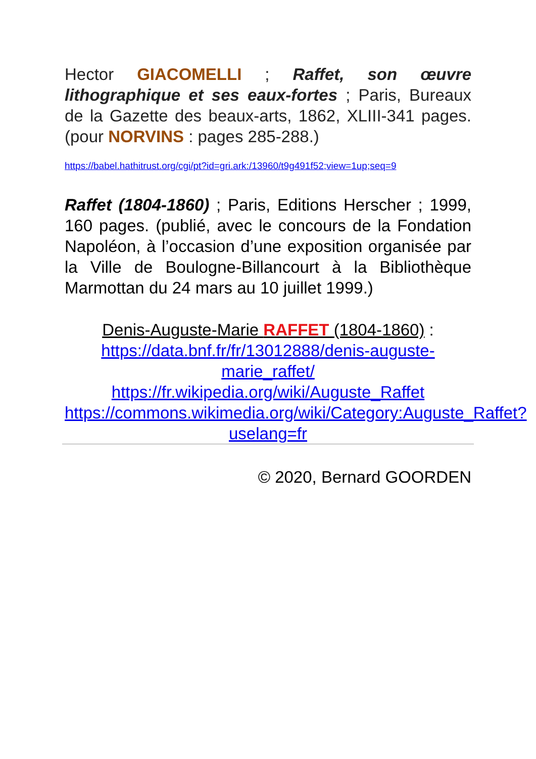Hector GIACOMELLI ; Raffet, son œuvre lithographique et ses eaux-fortes ; Paris, Bureaux de la Gazette des beaux-arts, 1862, XLIII-341 pages. (pour NORVINS : pages 285-288.)
https://babel.hathitrust.org/cgi/pt?id=gri.ark:/13960/t9g491f52;view=1up;seq=9
Raffet (1804-1860) ; Paris, Editions Herscher ; 1999, 160 pages. (publié, avec le concours de la Fondation Napoléon, à l’occasion d’une exposition organisée par la Ville de Boulogne-Billancourt à la Bibliothèque Marmottan du 24 mars au 10 juillet 1999.)
Denis-Auguste-Marie RAFFET (1804-1860) :
https://data.bnf.fr/fr/13012888/denis-auguste-marie_raffet/
https://fr.wikipedia.org/wiki/Auguste_Raffet
https://commons.wikimedia.org/wiki/Category:Auguste_Raffet?uselang=fr
© 2020, Bernard GOORDEN